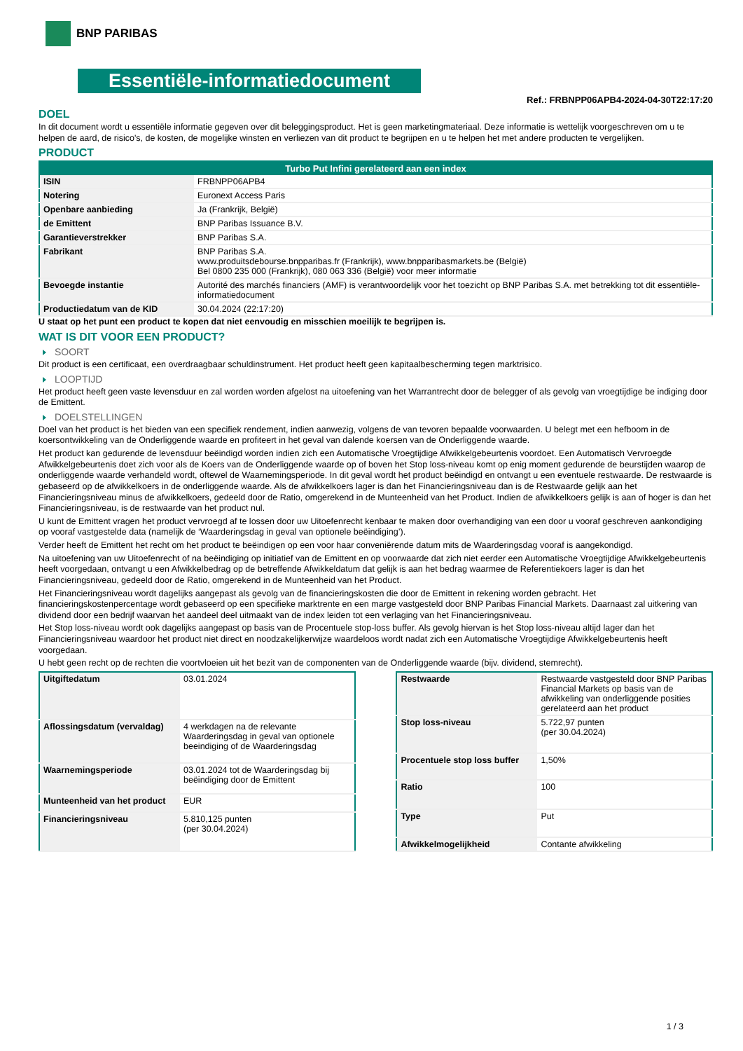BNP PARIBAS
Essentiële-informatiedocument
Ref.: FRBNPP06APB4-2024-04-30T22:17:20
DOEL
In dit document wordt u essentiële informatie gegeven over dit beleggingsproduct. Het is geen marketingmateriaal. Deze informatie is wettelijk voorgeschreven om u te helpen de aard, de risico's, de kosten, de mogelijke winsten en verliezen van dit product te begrijpen en u te helpen het met andere producten te vergelijken.
PRODUCT
| Turbo Put Infini gerelateerd aan een index | |
| --- | --- |
| ISIN | FRBNPP06APB4 |
| Notering | Euronext Access Paris |
| Openbare aanbieding | Ja (Frankrijk, België) |
| de Emittent | BNP Paribas Issuance B.V. |
| Garantieverstrekker | BNP Paribas S.A. |
| Fabrikant | BNP Paribas S.A. www.produitsdebourse.bnpparibas.fr (Frankrijk), www.bnpparibasmarkets.be (België) Bel 0800 235 000 (Frankrijk), 080 063 336 (België) voor meer informatie |
| Bevoegde instantie | Autorité des marchés financiers (AMF) is verantwoordelijk voor het toezicht op BNP Paribas S.A. met betrekking tot dit essentiële-informatiedocument |
| Productiedatum van de KID | 30.04.2024 (22:17:20) |
U staat op het punt een product te kopen dat niet eenvoudig en misschien moeilijk te begrijpen is.
WAT IS DIT VOOR EEN PRODUCT?
SOORT
Dit product is een certificaat, een overdraagbaar schuldinstrument. Het product heeft geen kapitaalbescherming tegen marktrisico.
LOOPTIJD
Het product heeft geen vaste levensduur en zal worden worden afgelost na uitoefening van het Warrantrecht door de belegger of als gevolg van vroegtijdige be indiging door de Emittent.
DOELSTELLINGEN
Doel van het product is het bieden van een specifiek rendement, indien aanwezig, volgens de van tevoren bepaalde voorwaarden. U belegt met een hefboom in de koersontwikkeling van de Onderliggende waarde en profiteert in het geval van dalende koersen van de Onderliggende waarde.
Het product kan gedurende de levensduur beëindigd worden indien zich een Automatische Vroegtijdige Afwikkelgebeurtenis voordoet. Een Automatisch Vervroegde Afwikkelgebeurtenis doet zich voor als de Koers van de Onderliggende waarde op of boven het Stop loss-niveau komt op enig moment gedurende de beurstijden waarop de onderliggende waarde verhandeld wordt, oftewel de Waarnemingsperiode. In dit geval wordt het product beëindigd en ontvangt u een eventuele restwaarde. De restwaarde is gebaseerd op de afwikkelkoers in de onderliggende waarde. Als de afwikkelkoers lager is dan het Financieringsniveau dan is de Restwaarde gelijk aan het Financieringsniveau minus de afwikkelkoers, gedeeld door de Ratio, omgerekend in de Munteenheid van het Product. Indien de afwikkelkoers gelijk is aan of hoger is dan het Financieringsniveau, is de restwaarde van het product nul.
U kunt de Emittent vragen het product vervroegd af te lossen door uw Uitoefenrecht kenbaar te maken door overhandiging van een door u vooraf geschreven aankondiging op vooraf vastgestelde data (namelijk de ‘Waarderingsdag in geval van optionele beëindiging’).
Verder heeft de Emittent het recht om het product te beëindigen op een voor haar conveniërende datum mits de Waarderingsdag vooraf is aangekondigd.
Na uitoefening van uw Uitoefenrecht of na beëindiging op initiatief van de Emittent en op voorwaarde dat zich niet eerder een Automatische Vroegtijdige Afwikkelgebeurtenis heeft voorgedaan, ontvangt u een Afwikkelbedrag op de betreffende Afwikkeldatum dat gelijk is aan het bedrag waarmee de Referentiekoers lager is dan het Financieringsniveau, gedeeld door de Ratio, omgerekend in de Munteenheid van het Product.
Het Financieringsniveau wordt dagelijks aangepast als gevolg van de financieringskosten die door de Emittent in rekening worden gebracht. Het financieringskostenpercentage wordt gebaseerd op een specifieke marktrente en een marge vastgesteld door BNP Paribas Financial Markets. Daarnaast zal uitkering van dividend door een bedrijf waarvan het aandeel deel uitmaakt van de index leiden tot een verlaging van het Financieringsniveau.
Het Stop loss-niveau wordt ook dagelijks aangepast op basis van de Procentuele stop-loss buffer. Als gevolg hiervan is het Stop loss-niveau altijd lager dan het Financieringsniveau waardoor het product niet direct en noodzakelijkerwijze waardeloos wordt nadat zich een Automatische Vroegtijdige Afwikkelgebeurtenis heeft voorgedaan.
U hebt geen recht op de rechten die voortvloeien uit het bezit van de componenten van de Onderliggende waarde (bijv. dividend, stemrecht).
| Uitgiftedatum | 03.01.2024 |
| Aflossingsdatum (vervaldag) | 4 werkdagen na de relevante Waarderingsdag in geval van optionele beeindiging of de Waarderingsdag |
| Waarnemingsperiode | 03.01.2024 tot de Waarderingsdag bij beëindiging door de Emittent |
| Munteenheid van het product | EUR |
| Financieringsniveau | 5.810,125 punten (per 30.04.2024) |
| Restwaarde | Restwaarde vastgesteld door BNP Paribas Financial Markets op basis van de afwikkeling van onderliggende posities gerelateerd aan het product |
| Stop loss-niveau | 5.722,97 punten (per 30.04.2024) |
| Procentuele stop loss buffer | 1,50% |
| Ratio | 100 |
| Type | Put |
| Afwikkelmogelijkheid | Contante afwikkeling |
1 / 3